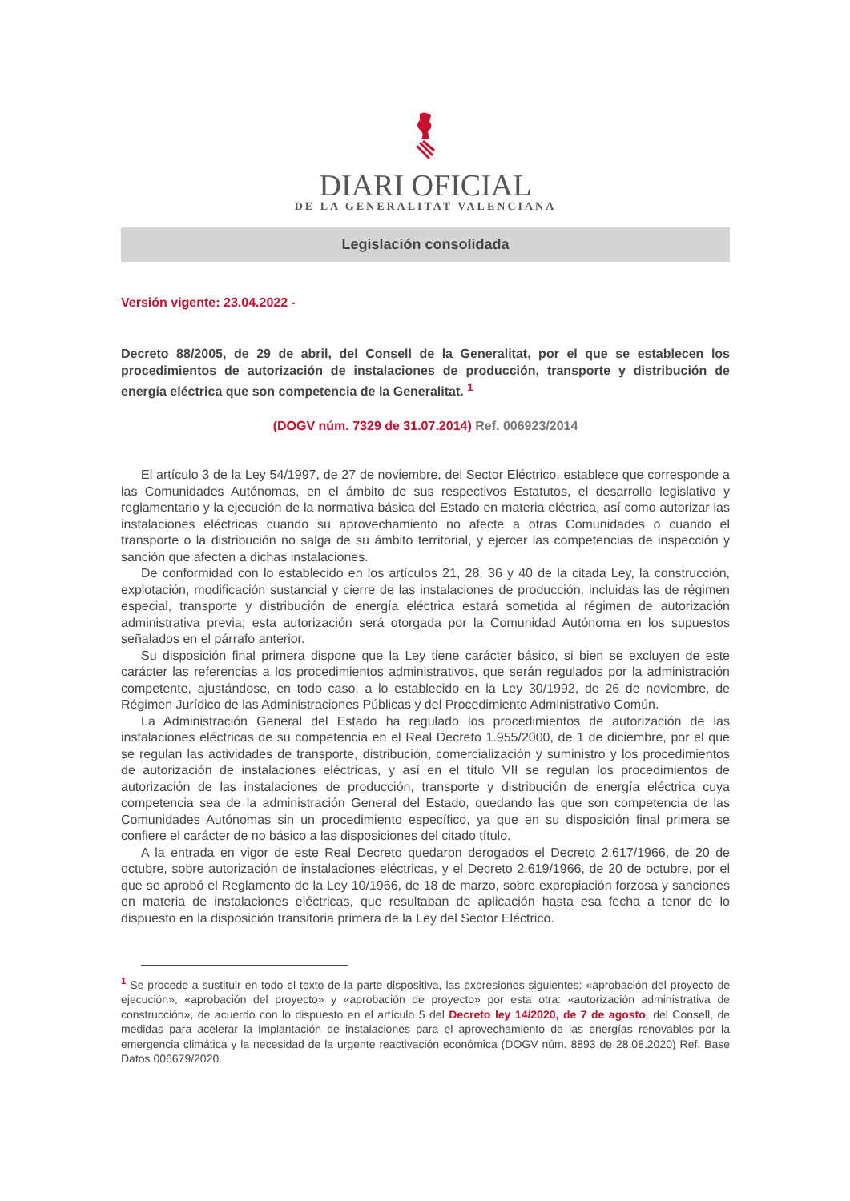DIARI OFICIAL
DE LA GENERALITAT VALENCIANA
Legislación consolidada
Versión vigente: 23.04.2022 -
Decreto 88/2005, de 29 de abril, del Consell de la Generalitat, por el que se establecen los procedimientos de autorización de instalaciones de producción, transporte y distribución de energía eléctrica que son competencia de la Generalitat. <sup>1</sup>
(DOGV núm. 7329 de 31.07.2014) Ref. 006923/2014
El artículo 3 de la Ley 54/1997, de 27 de noviembre, del Sector Eléctrico, establece que corresponde a las Comunidades Autónomas, en el ámbito de sus respectivos Estatutos, el desarrollo legislativo y reglamentario y la ejecución de la normativa básica del Estado en materia eléctrica, así como autorizar las instalaciones eléctricas cuando su aprovechamiento no afecte a otras Comunidades o cuando el transporte o la distribución no salga de su ámbito territorial, y ejercer las competencias de inspección y sanción que afecten a dichas instalaciones.
De conformidad con lo establecido en los artículos 21, 28, 36 y 40 de la citada Ley, la construcción, explotación, modificación sustancial y cierre de las instalaciones de producción, incluidas las de régimen especial, transporte y distribución de energía eléctrica estará sometida al régimen de autorización administrativa previa; esta autorización será otorgada por la Comunidad Autónoma en los supuestos señalados en el párrafo anterior.
Su disposición final primera dispone que la Ley tiene carácter básico, si bien se excluyen de este carácter las referencias a los procedimientos administrativos, que serán regulados por la administración competente, ajustándose, en todo caso, a lo establecido en la Ley 30/1992, de 26 de noviembre, de Régimen Jurídico de las Administraciones Públicas y del Procedimiento Administrativo Común.
La Administración General del Estado ha regulado los procedimientos de autorización de las instalaciones eléctricas de su competencia en el Real Decreto 1.955/2000, de 1 de diciembre, por el que se regulan las actividades de transporte, distribución, comercialización y suministro y los procedimientos de autorización de instalaciones eléctricas, y así en el título VII se regulan los procedimientos de autorización de las instalaciones de producción, transporte y distribución de energía eléctrica cuya competencia sea de la administración General del Estado, quedando las que son competencia de las Comunidades Autónomas sin un procedimiento específico, ya que en su disposición final primera se confiere el carácter de no básico a las disposiciones del citado título.
A la entrada en vigor de este Real Decreto quedaron derogados el Decreto 2.617/1966, de 20 de octubre, sobre autorización de instalaciones eléctricas, y el Decreto 2.619/1966, de 20 de octubre, por el que se aprobó el Reglamento de la Ley 10/1966, de 18 de marzo, sobre expropiación forzosa y sanciones en materia de instalaciones eléctricas, que resultaban de aplicación hasta esa fecha a tenor de lo dispuesto en la disposición transitoria primera de la Ley del Sector Eléctrico.
<sup>1</sup> Se procede a sustituir en todo el texto de la parte dispositiva, las expresiones siguientes: «aprobación del proyecto de ejecución», «aprobación del proyecto» y «aprobación de proyecto» por esta otra: «autorización administrativa de construcción», de acuerdo con lo dispuesto en el artículo 5 del Decreto ley 14/2020, de 7 de agosto, del Consell, de medidas para acelerar la implantación de instalaciones para el aprovechamiento de las energías renovables por la emergencia climática y la necesidad de la urgente reactivación económica (DOGV núm. 8893 de 28.08.2020) Ref. Base Datos 006679/2020.